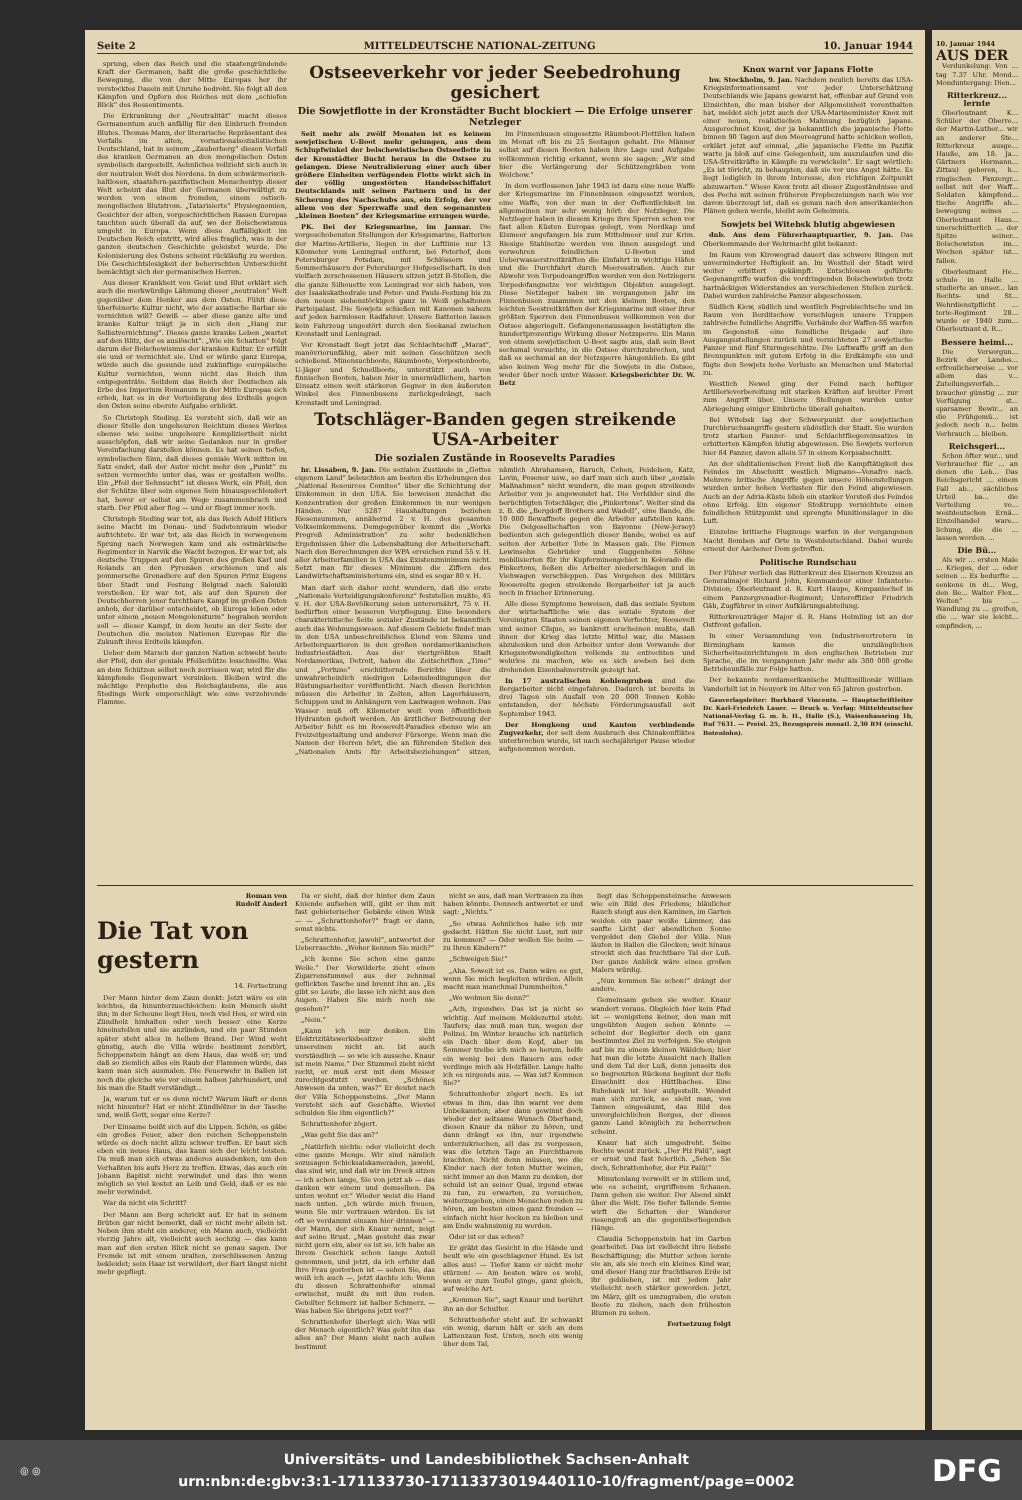Seite 2 MITTELDEUTSCHE NATIONAL-ZEITUNG 10. Januar 1944
sprung, eben das Reich und die staatengründende Kraft der Germanen, haßt die große geschichtliche Bewegung, die von der Mitte Europas her ihr verstocktes Dasein mit Unruhe bedroht. Sie folgt all den Kämpfen und Opfern des Reiches mit dem „schiefen Blick“ des Ressentiments.
Die Erkrankung der „Neutralität“ macht dieses Germanentum auch anfällig für den Einbruch fremden Blutes. Thomas Mann, der literarische Repräsentant des Verfalls im alten, vornationalsozialistischen Deutschland, hat in seinem „Zauberberg“ diesen Verfall des kranken Germanen an den mongolischen Osten symbolisch dargestellt. Aehnliches vollzieht sich auch in der neutralen Welt des Nordens. In dem schwärmerisch-haltlosen, staatsfern-pazifistischen Menschentyp dieser Welt scheint das Blut der Germanen überwältigt zu werden von einem fremden, einem ostisch-mongolischen Blutstrom. „Tatarisierte“ Physiognomien, Gesichter der alten, vorgeschichtlichen Rassen Europas tauchten auch überall da auf, wo der Bolschewismus umgeht in Europa. Wenn diese Auffälligkeit im Deutschen Reich eintritt, wird alles fraglich, was in der ganzen deutschen Geschichte geleistet wurde. Die Kolonisierung des Ostens scheint rückläufig zu werden. Die Geschichtslosigkeit der beherrschten Unterschicht bemächtigt sich der germanischen Herren.
Aus dieser Krankheit von Geist und Blut erklärt sich auch die merkwürdige Lähmung dieser „neutralen“ Welt gegenüber dem Henker aus dem Osten. Fühlt diese überfeinerte Kultur nicht, wie der asiatische Barbar sie vernichten will? Gewiß — aber diese ganze alte und kranke Kultur trägt ja in sich den „Hang zur Selbstvernichtung“. Dieses ganze kranke Leben „wartet auf den Blitz, der es auslöscht“. „Wie ein Schatten“ folgt darum der Bolschewismus der kranken Kultur. Er erfüllt sie und er vernichtet sie. Und er würde ganz Europa, würde auch die gesunde und zukünftige europäische Kultur vernichten, wenn nicht das Reich ihm entgegenträte. Seitdem das Reich der Deutschen als Erbe des Imperium Romanum in der Mitte Europas sich erhob, hat es in der Verteidigung des Erdteils gegen den Osten seine oberste Aufgabe erblickt.
So Christoph Steding. Es versteht sich, daß wir an dieser Stelle den ungeheuren Reichtum dieses Werkes ebenso wie seine ungeheure Kompliziertheit nicht ausschöpfen, daß wir seine Gedanken nur in großer Vereinfachung darstellen können. Es hat seinen tiefen, symbolischen Sinn, daß dieses geniale Werk mitten im Satz endet, daß der Autor nicht mehr den „Punkt“ zu setzen vermochte unter das, was er gestalten wollte. Ein „Pfeil der Sehnsucht“ ist dieses Werk, ein Pfeil, den der Schütze über sein eigenes Sein hinausgeschleudert hat, bevor er selbst am Wege zusammenbrach und starb. Der Pfeil aber flog — und er fliegt immer noch.
Christoph Steding war tot, als das Reich Adolf Hitlers seine Macht im Donau- und Sudetenraum wieder aufrichtete. Er war tot, als das Reich in verwegenem Sprung nach Norwegen kam und als ostmärkische Regimenter in Narvik die Wacht bezogen. Er war tot, als deutsche Truppen auf den Spuren des großen Karl und Rolands an den Pyrenäen erschienen und als pommersche Grenadiere auf den Spuren Prinz Eugens über Stadt und Festung Belgrad nach Saloniki vorstießen. Er war tot, als auf den Spuren der Deutschherren jener furchtbare Kampf im großen Osten anhob, der darüber entscheidet, ob Europa leben oder unter einem „neuen Mongolensturm“ begraben werden soll — dieser Kampf, in dem heute an der Seite der Deutschen die meisten Nationen Europas für die Zukunft ihres Erdteils kämpfen.
Ueber dem Marsch der ganzen Nation schwebt heute der Pfeil, den der geniale Pfeilschütze losschnellte. Was an dem Schützen selbst noch zerrissen war, wird für die kämpfende Gegenwart versinken. Bleiben wird die mächtige Prophetie des Reichsglaubens, die aus Stedings Werk emporschlägt wie eine verzehrende Flamme.
Ostseeverkehr vor jeder Seebedrohung gesichert
Die Sowjetflotte in der Kronstädter Bucht blockiert — Die Erfolge unserer Netzleger
Seit mehr als zwölf Monaten ist es keinem sowjetischen U-Boot mehr gelungen, aus dem Schlupfwinkel der bolschewistischen Ostseeflotte in der Kronstädter Bucht heraus in die Ostsee zu gelangen. Diese Neutralisierung einer auch über größere Einheiten verfügenden Flotte wirkt sich in der völlig ungestörten Handelsschiffahrt Deutschlands mit seinen Partnern und in der Sicherung des Nachschubs aus, ein Erfolg, der vor allem von der Sperrwaffe und den sogenannten „kleinen Booten“ der Kriegsmarine errungen wurde.
PK. Bei der Kriegsmarine, im Januar. Die vorgeschobensten Stellungen der Kriegsmarine, Batterien der Marine-Artillerie, liegen in der Luftlinie nur 13 Kilometer vom Leningrad entfernt, bei Peterhof, dem Petersburger Potsdam, mit Schlössern und Sommerhäusern der Petersburger Hofgesellschaft. In den vielfach zerschossenen Häusern sitzen jetzt B-Stellen, die die ganze Silhouette von Leningrad vor sich haben, von der Isaakskathedrale und Peter- und Pauls-Festung bis zu dem neuen siebenstöckigen ganz in Weiß gehaltenen Parteipalast. Die Sowjets schießen mit Kanonen nahezu auf jeden harmlosen Radfahrer. Unsere Batterien lassen kein Fahrzeug ungestört durch den Seekanal zwischen Kronstadt und Leningrad.
Vor Kronstadt liegt jetzt das Schlachtschiff „Marat“, manövrierunfähig, aber mit seinen Geschützen noch schießend. Minensuchboote, Räumboote, Vorpostenboote, U-Jäger und Schnellboote, unterstützt auch von finnischen Booten, haben hier in unermüdlichem, harten Einsatz einen weit stärkeren Gegner in den äußersten Winkel des Finnenbusens zurückgedrängt, nach Kronstadt und Leningrad.
Im Finnenbusen eingesetzte Räumboot-Flottillen haben im Monat oft bis zu 25 Seetagen gehabt. Die Männer selbst auf diesen Booten haben ihre Lage und Aufgabe vollkommen richtig erkannt, wenn sie sagen: „Wir sind hier die Verlängerung der Schützengräben vom Wolchow.“
In dem verflossenen Jahr 1943 ist dazu eine neue Waffe der Kriegsmarine im Finnenbusen eingesetzt worden, eine Waffe, von der man in der Oeffentlichkeit im allgemeinen nur sehr wenig hört: der Netzleger. Die Netzleger haben in diesem Kriege ihre Sperren schon vor fast allen Küsten Europas gelegt, vom Nordkap und Eismeer angefangen bis zum Mittelmeer und zur Krim. Riesige Stahlnetze werden von ihnen ausgelegt und verwehren feindlichen U-Booten und Ueberwasserstreitkräften die Einfahrt in wichtige Häfen und die Durchfahrt durch Meeresstraßen. Auch zur Abwehr von Torpedoangriffen werden von den Netzlegern Torpedofangnetze vor wichtigen Objekten ausgelegt. Diese Netzleger haben im vergangenen Jahr im Finnenbusen zusammen mit den kleinen Booten, den leichten Seestreitkräften der Kriegsmarine mit einer ihrer größten Sperren den Finnenbusen vollkommen von der Ostsee abgeriegelt. Gefangenenaussagen bestätigten die hundertprozentige Wirkung dieser Netzsperre. Ein Mann von einem sowjetischen U-Boot sagte aus, daß sein Boot sechsmal versuchte, in die Ostsee durchzubrechen, und daß es sechsmal an der Netzsperre hängenblieb. Es gibt also keinen Weg mehr für die Sowjets in die Ostsee, weder über noch unter Wasser. Kriegsberichter Dr. W. Betz
Totschläger-Banden gegen streikende USA-Arbeiter
Die sozialen Zustände in Roosevelts Paradies
hr. Lissabon, 9. Jan. Die sozialen Zustände in „Gottes eigenem Land“ beleuchten am besten die Erhebungen des „National Resources Comitee“ über die Schichtung der Einkommen in den USA. Sie beweisen zunächst die Konzentration der großen Einkommen in nur wenigen Händen. Nur 5287 Haushaltungen beziehen Riesensummen, annähernd 2 v. H. des gesamten Volkseinkommens. Demgegenüber kommt die „Works Progreß Administration“ zu sehr bedenklichen Ergebnissen über die Lebenshaltung der Arbeiterschaft. Nach den Berechnungen der WPA erreichen rund 55 v. H. aller Arbeiterfamilien in USA das Existenzminimum nicht. Setzt man für dieses Minimum die Ziffern des Landwirtschaftsministeriums ein, sind es sogar 80 v. H.
Man darf sich daher nicht wundern, daß die erste „Nationale Verteidigungskonferenz“ feststellen mußte, 45 v. H. der USA-Bevölkerung seien unterernährt, 75 v. H. bedürften einer besseren Verpflegung. Eine besonders charakteristische Seite sozialer Zustände ist bekanntlich auch das Wohnungswesen. Auf diesem Gebiete findet man in den USA unbeschreibliches Elend von Slums und Arbeiterquartieren in den großen nordamerikanischen Industriestädten. Aus der viertgrößten Stadt Nordamerikas, Detroit, haben die Zeitschriften „Time“ und „Fortune“ erschütternde Berichte über die unwahrscheinlich niedrigen Lebensbedingungen der Rüstungsarbeiter veröffentlicht. Nach diesen Berichten müssen die Arbeiter in Zelten, alten Lagerhäusern, Schuppen und in Anhängern von Lastwagen wohnen. Das Wasser muß oft Kilometer weit vom öffentlichen Hydranten geholt werden. An ärztlicher Betreuung der Arbeiter fehlt es im Roosevelt-Paradies ebenso wie an Freizeitgestaltung und anderer Fürsorge. Wenn man die Namen der Herren hört, die an führenden Stellen des „Nationalen Amts für Arbeitsbeziehungen“ sitzen, nämlich Abrahamson, Baruch, Cohen, Feidelson, Katz, Levin, Posener usw., so darf man sich auch über „soziale Maßnahmen“ nicht wundern, die man gegen streikende Arbeiter von je angewendet hat. Die Vorbilder sind die berüchtigten Totschläger, die „Pinkertons“. Weiter sind da z. B. die „Bergdoff Brothers and Wadell“, eine Bande, die 10 000 Bewaffnete gegen die Arbeiter aufstellen kann. Die Oelgesellschaften von Bayonne (New-Jersey) bedienten sich gelegentlich dieser Bande, wobei es auf seiten der Arbeiter Tote in Massen gab. Die Firmen Lewinsohn Gebrüder und Guggenheim Söhne mobilisierten für ihr Kupferminengebiet in Kolorado die Pinkertons, ließen die Arbeiter niederschlagen und in Viehwagen verschleppen. Das Vorgehen des Militärs Roosevelts gegen streikende Bergarbeiter ist ja auch noch in frischer Erinnerung.
Alle diese Symptome beweisen, daß das soziale System der wirtschaftliche wie das soziale System der Vereinigten Staaten seinen eigenen Verfechter, Roosevelt und seiner Clique, so bankrott erscheinen mußte, daß ihnen der Krieg das letzte Mittel war, die Massen abzulenken und den Arbeiter unter dem Vorwande der Kriegsnotwendigkeiten vollends zu entrechten und wehrlos zu machen, wie es sich soeben bei dem drohenden Eisenbahnerstreik gezeigt hat.
In 17 australischen Kohlengruben sind die Bergarbeiter nicht eingefahren. Dadurch ist bereits in drei Tagen ein Ausfall von 20 000 Tonnen Kohle entstanden, der höchste Förderungsausfall seit September 1943.
Der Hongkong und Kanton verbindende Zugverkehr, der seit dem Ausbruch des Chinakonfliktes unterbrochen wurde, ist nach sechsjähriger Pause wieder aufgenommen worden.
Knox warnt vor Japans Flotte
hw. Stockholm, 9. Jan. Nachdem neulich bereits das USA-Kriegsinformationsamt vor jeder Unterschätzung Deutschlands wie Japans gewarnt hat, offenbar auf Grund von Einsichten, die man bisher der Allgemeinheit vorenthalten hat, meldet sich jetzt auch der USA-Marineminister Knox mit einer neuen, realistischen Mahnung bezüglich Japans. Ausgerechnet Knox, der ja bekanntlich die japanische Flotte binnen 90 Tagen auf den Meeresgrund hatte schicken wollen, erklärt jetzt auf einmal, „die japanische Flotte im Pazifik warte ja bloß auf eine Gelegenheit, um auszulaufen und die USA-Streitkräfte in Kämpfe zu verwickeln“. Er sagt wörtlich: „Es ist töricht, zu behaupten, daß sie vor uns Angst hätte. Es liegt lediglich in ihrem Interesse, den richtigen Zeitpunkt abzuwarten.“ Wieso Knox trotz all dieser Zugeständnisse und des Pechs mit seinen früheren Prophezeiungen nach wie vor davon überzeugt ist, daß es genau nach den amerikanischen Plänen gehen werde, bleibt sein Geheimnis.
Sowjets bei Witebsk blutig abgewiesen
dnb. Aus dem Führerhauptquartier, 9. Jan. Das Oberkommando der Wehrmacht gibt bekannt:
Im Raum von Kirowograd dauert das schwere Ringen mit unverminderter Heftigkeit an. Im Westteil der Stadt wird weiter erbittert gekämpft. Entschlossen geführte Gegenangriffe warfen die vordringenden Bolschewisten trotz hartnäckigen Widerstandes an verschiedenen Stellen zurück. Dabei wurden zahlreiche Panzer abgeschossen.
Südlich Kiew, südlich und westlich Pogrebischtsche und im Raum von Berditschew verschlugen unsere Truppen zahlreiche feindliche Angriffe. Verbände der Waffen-SS warfen im Gegenstoß eine feindliche Brigade auf ihre Ausgangsstellungen zurück und vernichteten 27 sowjetische Panzer und fünf Sturmgeschütze. Die Luftwaffe griff an den Brennpunkten mit gutem Erfolg in die Erdkämpfe ein und fügte den Sowjets hohe Verluste an Menschen und Material zu.
Westlich Newel ging der Feind nach heftiger Artillerievorbereitung mit starken Kräften auf breiter Front zum Angriff über. Unsere Stellungen wurden unter Abriegelung einiger Einbrüche überall gehalten.
Bei Witebsk lag der Schwerpunkt der sowjetischen Durchbruchsangriffe gestern südöstlich der Stadt. Sie wurden trotz starken Panzer- und Schlachtfliegereinsatzes in erbitterten Kämpfen blutig abgewiesen. Die Sowjets verloren hier 84 Panzer, davon allein 57 in einem Korpsabschnitt.
An der süditalienischen Front ließ die Kampftätigkeit des Feindes im Abschnitt westlich Mignano—Venafro nach. Mehrere britische Angriffe gegen unsere Höhenstellungen wurden unter hohen Verlusten für den Feind abgewiesen. Auch an der Adria-Küste blieb ein starker Vorstoß des Feindes ohne Erfolg. Ein eigener Stoßtrupp vernichtete einen feindlichen Stützpunkt und sprengte Munitionslager in die Luft.
Einzelne britische Flugzeuge warfen in der vergangenen Nacht Bomben auf Orte in Westdeutschland. Dabei wurde erneut der Aachener Dom getroffen.
Politische Rundschau
Der Führer verlieh das Ritterkreuz des Eisernen Kreuzes an Generalmajor Richard John, Kommandeur einer Infanterie-Division; Oberleutnant d. R. Kurt Haupe, Kompaniechef in einem Panzergrenadier-Regiment; Unteroffizier Friedrich Gäb, Zugführer in einer Aufklärungsabteilung.
Ritterkreuzträger Major d. R. Hans Helmling ist an der Ostfront gefallen.
In einer Versammlung von Industrievertretern in Birmingham kamen die unzulänglichen Sicherheitseinrichtungen in den englischen Betrieben zur Sprache, die im vergangenen Jahr mehr als 300 000 große Betriebsunfälle zur Folge hatten.
Der bekannte nordamerikanische Multimillionär William Vanderbilt ist in Neuyork im Alter von 65 Jahren gestorben.
Gauverlagsleiter: Burkhard Vincents. — Hauptschriftleiter Dr. Karl-Friedrich Lauer. — Druck u. Verlag: Mitteldeutscher National-Verlag G. m. b. H., Halle (S.), Waisenhausring 1b, Ruf 7631. — Preisl. 25, Bezugspreis monatl. 2,30 RM (einschl. Botenlohn).
Roman von
Rudolf Anderl
Die Tat von gestern
14. Fortsetzung
Der Mann hinter dem Zaun denkt: Jetzt wäre es ein leichtes, da hinunterzuschleichen: kein Mensch sieht ihn; in der Scheune liegt Heu, noch viel Heu, er wird ein Zündholz hinhalten oder noch besser eine Kerze hineinstellen und sie anzünden, und ein paar Stunden später steht alles in hellem Brand. Der Wind weht günstig, auch die Villa würde bestimmt zerstört, Schoppenstein hängt an dem Haus, das weiß er; und daß so ziemlich alles ein Raub der Flammen würde, das kann man sich ausmalen. Die Feuerwehr in Ballen ist noch die gleiche wie vor einem halben Jahrhundert, und bis man die Stadt verständigt...
Ja, warum tut er es denn nicht? Warum läuft er denn nicht hinunter? Hat er nicht Zündhölzer in der Tasche und, weiß Gott, sogar eine Kerze?
Der Einsame beißt sich auf die Lippen. Schön, es gäbe ein großes Feuer, aber den reichen Schoppenstein würde es doch nicht allzu schwer treffen. Er baut sich eben ein neues Haus, das kann sich der leicht leisten. Da muß man sich etwas anderes aussdenken, um den Verhaßten bis aufs Herz zu treffen. Etwas, das auch ein Johann Baptist nicht verwindet und das ihn wenn möglich so viel kostet an Leib und Geld, daß er es nie mehr verwindet.
War da nicht ein Schritt?
Der Mann am Berg schrickt auf. Er hat in seinem Brüten gar nicht bemerkt, daß er nicht mehr allein ist. Neben ihm steht ein anderer, ein Mann auch, vielleicht vierzig Jahre alt, vielleicht auch sechzig — das kann man auf den ersten Blick nicht so genau sagen. Der Fremde ist mit einem uralten, zerschlissenen Anzug bekleidet; sein Haar ist verwildert, der Bart längst nicht mehr gepflegt.
Da er sieht, daß der hinter dem Zaun Kniende aufsehen will, gibt er ihm mit fast gebieterischer Gebärde einen Wink — — „Schrattenhofer?“ fragt er dann, sonst nichts.
„Schrattenhofer, jawohl“, antwortet der Ueberraschte. „Woher kennen Sie mich?“
„Ich kenne Sie schon eine ganze Weile.“ Der Verwilderte zieht einen Zigarrenstummel aus der zehnmal geflickten Tasche und brennt ihn an. „Es gibt so Leute, die lasse ich nicht aus den Augen. Haben Sie mich noch nie gesehen?“
„Nein.“
„Kann ich mir denken. Ein Elektrizitätswerksbesitzer sieht unsereinen nicht an. Ist auch verständlich — so wie ich aussehe. Knaur ist mein Name.“ Der Stummel zieht nicht recht, er muß erst mit dem Messer zurechtgestutzt werden. „Schönes Anwesen da unten, was?“ Er deutet nach der Villa Schoppensteins. „Der Mann versteht sich auf Geschäfte. Wieviel schulden Sie ihm eigentlich?“
Schrattenhofer zögert.
„Was geht Sie das an?“
„Natürlich nichts: oder vielleicht doch eine ganze Menge. Wir sind nämlich sozusagen Schicksalskameraden, jawohl, das sind wir, und daß wir im Dreck sitzen — ich schon lange, Sie von jetzt ab — das danken wir einem und demselben. Da unten wohnt er.“ Wieder weist die Hand nach unten. „Ich würde mich freuen, wenn Sie mir vertrauen würden. Es ist oft so verdammt einsam hier drinnen“ — der Mann, der sich Knaur nennt, zeigt auf seine Brust. „Man gesteht das zwar nicht gern ein, aber es ist so. Ich habe an Ihrem Geschick schon lange Anteil genommen, und jetzt, da ich erfuhr daß Ihre Frau gestorben ist — sehen Sie, das weiß ich auch —, jetzt dachte ich: Wenn du diesen Schrattenhofer einmal erwischst, mußt du mit ihm reden. Geteilter Schmerz ist halber Schmerz. — Was haben Sie übrigens jetzt vor?“
Schrattenhofer überlegt sich: Was will der Mensch eigentlich? Was geht ihn das alles an? Der Mann sieht nach außen bestimmt
nicht so aus, daß man Vertrauen zu ihm haben könnte. Dennoch antwortet er und sagt: „Nichts.“
„So etwas Aehnliches habe ich mir gedacht. Hätten Sie nicht Lust, mit mir zu kommen? — Oder wollen Sie heim — zu Ihren Kindern?“
„Schweigen Sie!“
„Aha. Soweit ist es. Dann wäre es gut, wenn Sie mich begleiten würden. Allein macht man manchmal Dummheiten.“
„Wo wohnen Sie denn?“
„Ach, irgendwo. Das ist ja nicht so wichtig. Auf meinem Meldezettel steht: Taufers; das muß man tun, wegen der Polizei. Im Winter brauche ich natürlich ein Dach über dem Kopf, aber im Sommer treibe ich mich so herum, helfe ein wenig bei den Bauern aus oder verdinge mich als Holzfäller. Lange halte ich es nirgends aus. — Was ist? Kommen Sie?“
Schrattenhofer zögert noch. Es ist etwas in ihm, das ihn warnt vor dem Unbekannten; aber dann gewinnt doch wieder der seltsame Wunsch Oberhand, diesen Knaur da näher zu hören, und dann drängt es ihn, nur irgendwie unterzukriechen, all das zu vergessen, was die letzten Tage an Furchtbarem brachten. Nicht denn müssen, wo die Kinder nach der toten Mutter weinen, nicht immer an den Mann zu denken, der schuld ist an seiner Qual, irgend etwas zu tun, zu erwarten, zu versuchen, weiterzugehen, einen Menschen reden zu hören, am besten einen ganz fremden — einfach nicht hier hocken zu bleiben und am Ende wahnsinnig zu werden.
Oder ist er das schon?
Er gräbt das Gesicht in die Hände und heult wie ein geschlagener Hund. Es ist alles aus! — Tiefer kann er nicht mehr stürzen! — Am besten wäre es wohl, wenn er zum Teufel ginge, ganz gleich, auf welche Art.
„Kommen Sie“, sagt Knaur und berührt ihn an der Schulter.
Schrattenhofer steht auf. Er schwankt ein wenig, darum hält er sich an dem Lattenzaun fest. Unten, noch ein wenig über dem Tal,
liegt das Schoppensteinsche Anwesen wie ein Bild des Friedens; bläulicher Rauch steigt aus den Kaminen, im Garten weiden ein paar weiße Lämmer, das sanfte Licht der abendlichen Sonne vergoldet den Giebel der Villa. Nun läuten in Ballen die Glocken; weit hinaus streckt sich das fruchtbare Tal der Luß. Der ganze Anblick wäre eines großen Malers würdig.
„Nun kommen Sie schon!“ drängt der andere.
Gemeinsam gehen sie weiter. Knaur wandert voraus. Obgleich hier kein Pfad ist — wenigstens keiner, den man mit ungeübten Augen sehen könnte — scheint der Begleiter doch ein ganz bestimmtes Ziel zu verfolgen. Sie steigen auf bis zu einem kleinen Wäldchen; hier hat man die letzte Aussicht nach Ballen und dem Tal der Luß, denn jenseits des so begrenzten Rückens beginnt der tiefe Einschnitt des Hüttlbaches. Eine Ruhebank ist hier aufgestellt. Wendet man sich zurück, so sieht man, von Tannen eingesäumt, das Bild des unvergleichlichen Berges, der dieses ganze Land königlich zu beherrschen scheint.
Knaur hat sich umgedreht. Seine Rechte weist zurück. „Der Piz Palü“, sagt er ernst und fast feierlich. „Sehen Sie doch, Schrattenhofer, der Piz Palü!“
Minutenlang verweilt er in stillem und, wie es scheint, ergriffenem Schauen. Dann gehen sie weiter. Der Abend sinkt über die Welt. Die tiefer fallende Sonne wirft die Schatten der Wanderer riesengroß an die gegenüberliegenden Hänge.
Claudia Schoppenstein hat im Garten gearbeitet. Das ist vielleicht ihre liebste Beschäftigung; die Mutter schon lernte sie an, als sie noch ein kleines Kind war, und dieser Hang zur fruchtbaren Erde ist ihr geblieben, ist mit jedem Jahr vielleicht noch stärker geworden. Jetzt, im März, gilt es umzugraben, die ersten Beete zu ziehen, nach den frühesten Blumen zu sehen.
Fortsetzung folgt
10. Januar 1944
AUS DER
Verdunkelung: Von ... tag 7.37 Uhr. Mond... Monduntergang: Dien...
Ritterkreuz... lernte
Oberleutnant K... Schüler der Oberre... der Martin-Luther... wir an anderer Ste... Ritterkreuz ausge... Hauße, am 18. Ja... Gärtners Hermann... Zittau) geboren, h... ringischen Panzergr... selbst mit der Waff... Soldaten kämpfend... tische Angriffe ab... bewegung seines ... Oberleutnant Haus... unerschütterlich ... der Spitze seiner... Bolschewisten im... Wochen später ist... fallen.
Oberleutnant He... schule in Halle ... studierte an unser... lan Rechts- und St... Wehrdienstpflicht ... terie-Regiment 28... wurde er 1940 zum... Oberleutnant d. R...
Bessere heimi...
Die Versorgun... Bezirk der Landes... erfreulicherweise ... vor allem das v... Zuteilungsverfah... braucher günstig ... zur Verfügung st... sparsamer Bewir... an die Frühgemü... ist jedoch noch n... beim Verbrauch ... bleiben.
Reichsgeri...
Schon öfter wur... und Verbraucher für ... an denen die Leb... Das Reichsgericht ... einem Fall ab... sächliches Urteil ba... die Verteilung vo... westdeutschen Ernä... Einzelhandel ware... lichung, die die ... lassen worden. ...
Die Bü...
Als wir ... ersten Male ... Krieges, der ... oder seinen ... Es bedurfte ... senkens in di... Weg, den Be... Walter Flex... Welten“ bis ... Wandlung zu ... greifen, die ... war sie leicht... empfinden, ...
◎ ◎
Universitäts- und Landesbibliothek Sachsen-Anhalt
urn:nbn:de:gbv:3:1-171133730-17113373019440110-10/fragment/page=0002
DFG